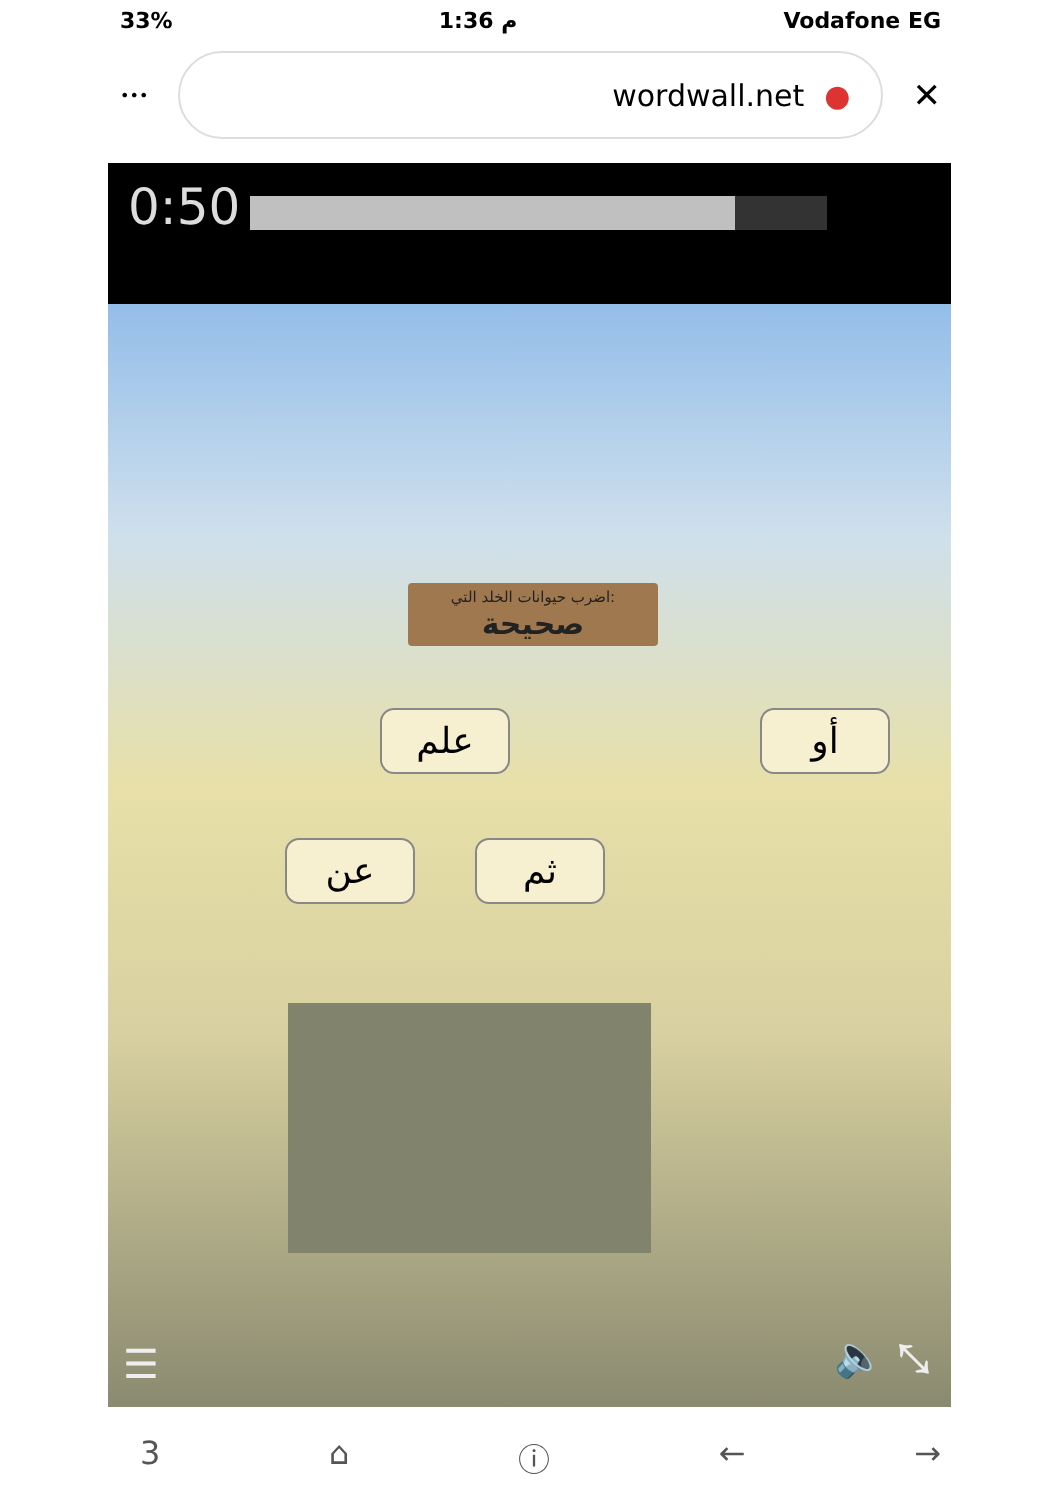33% 1:36 م Vodafone EG
•••
wordwall.net ●
✕
0:50
اضرب حيوانات الخلد التي:
صحيحة
علم أو
عن ثم
☰ 🔈 ⤡
3 ⌂ ⓘ ← →